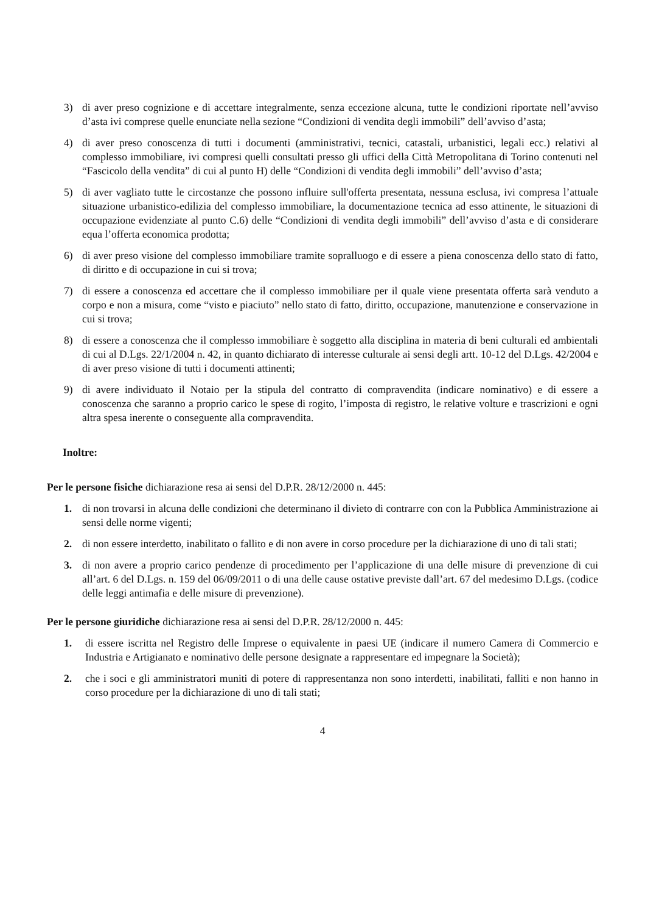3) di aver preso cognizione e di accettare integralmente, senza eccezione alcuna, tutte le condizioni riportate nell’avviso d’asta ivi comprese quelle enunciate nella sezione “Condizioni di vendita degli immobili” dell’avviso d’asta;
4) di aver preso conoscenza di tutti i documenti (amministrativi, tecnici, catastali, urbanistici, legali ecc.) relativi al complesso immobiliare, ivi compresi quelli consultati presso gli uffici della Città Metropolitana di Torino contenuti nel “Fascicolo della vendita” di cui al punto H) delle “Condizioni di vendita degli immobili” dell’avviso d’asta;
5) di aver vagliato tutte le circostanze che possono influire sull'offerta presentata, nessuna esclusa, ivi compresa l’attuale situazione urbanistico-edilizia del complesso immobiliare, la documentazione tecnica ad esso attinente, le situazioni di occupazione evidenziate al punto C.6) delle “Condizioni di vendita degli immobili” dell’avviso d’asta e di considerare equa l’offerta economica prodotta;
6) di aver preso visione del complesso immobiliare tramite sopralluogo e di essere a piena conoscenza dello stato di fatto, di diritto e di occupazione in cui si trova;
7) di essere a conoscenza ed accettare che il complesso immobiliare per il quale viene presentata offerta sarà venduto a corpo e non a misura, come “visto e piaciuto” nello stato di fatto, diritto, occupazione, manutenzione e conservazione in cui si trova;
8) di essere a conoscenza che il complesso immobiliare è soggetto alla disciplina in materia di beni culturali ed ambientali di cui al D.Lgs. 22/1/2004 n. 42, in quanto dichiarato di interesse culturale ai sensi degli artt. 10-12 del D.Lgs. 42/2004 e di aver preso visione di tutti i documenti attinenti;
9) di avere individuato il Notaio per la stipula del contratto di compravendita (indicare nominativo) e di essere a conoscenza che saranno a proprio carico le spese di rogito, l’imposta di registro, le relative volture e trascrizioni e ogni altra spesa inerente o conseguente alla compravendita.
Inoltre:
Per le persone fisiche dichiarazione resa ai sensi del D.P.R. 28/12/2000 n. 445:
1. di non trovarsi in alcuna delle condizioni che determinano il divieto di contrarre con con la Pubblica Amministrazione ai sensi delle norme vigenti;
2. di non essere interdetto, inabilitato o fallito e di non avere in corso procedure per la dichiarazione di uno di tali stati;
3. di non avere a proprio carico pendenze di procedimento per l’applicazione di una delle misure di prevenzione di cui all’art. 6 del D.Lgs. n. 159 del 06/09/2011 o di una delle cause ostative previste dall’art. 67 del medesimo D.Lgs. (codice delle leggi antimafia e delle misure di prevenzione).
Per le persone giuridiche dichiarazione resa ai sensi del D.P.R. 28/12/2000 n. 445:
1. di essere iscritta nel Registro delle Imprese o equivalente in paesi UE (indicare il numero Camera di Commercio e Industria e Artigianato e nominativo delle persone designate a rappresentare ed impegnare la Società);
2. che i soci e gli amministratori muniti di potere di rappresentanza non sono interdetti, inabilitati, falliti e non hanno in corso procedure per la dichiarazione di uno di tali stati;
4